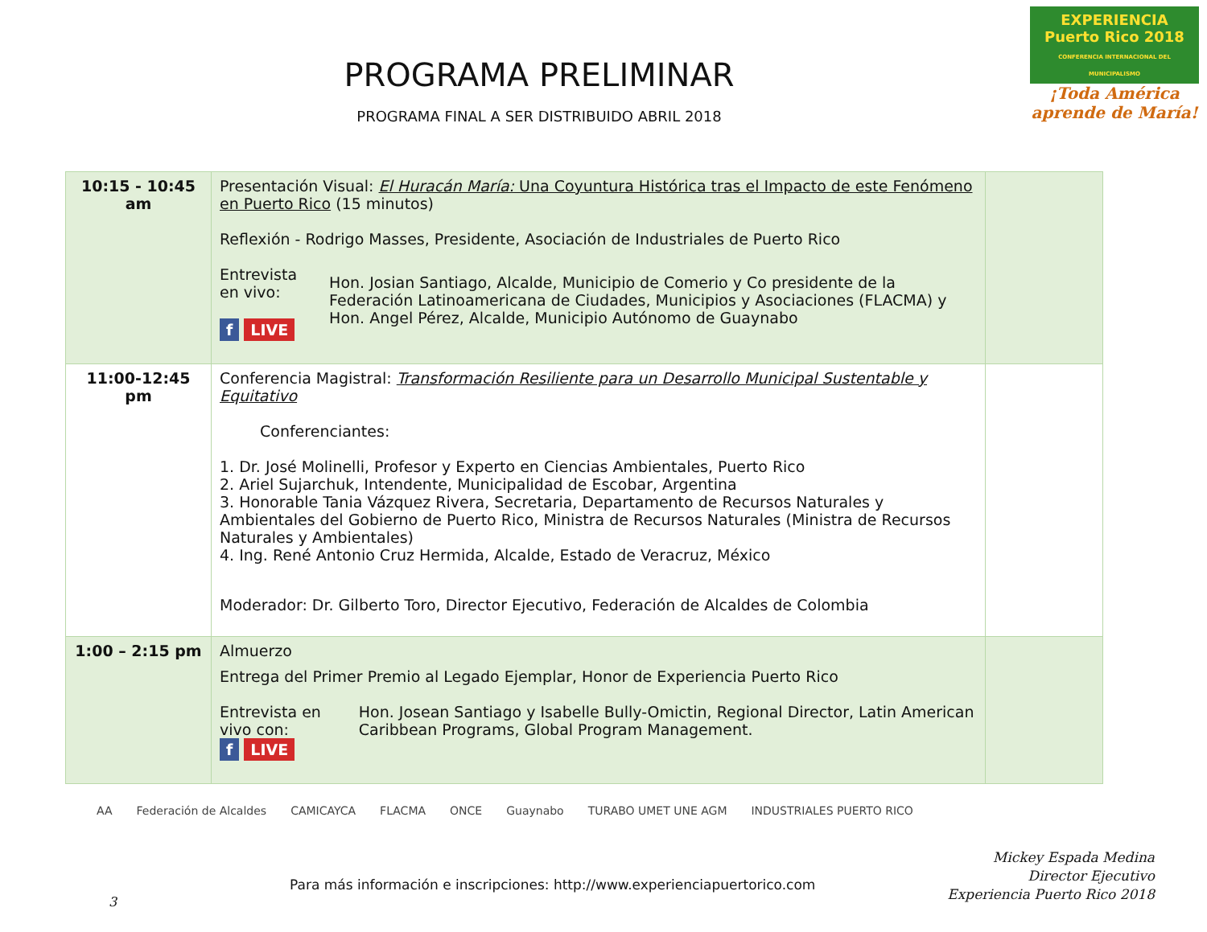PROGRAMA PRELIMINAR
PROGRAMA FINAL A SER DISTRIBUIDO ABRIL 2018
EXPERIENCIA
Puerto Rico 2018
CONFERENCIA INTERNACIONAL DEL MUNICIPALISMO
¡Toda América aprende de María!
| 10:15 - 10:45 am | Presentación Visual: El Huracán María: Una Coyuntura Histórica tras el Impacto de este Fenómeno en Puerto Rico (15 minutos) Reflexión - Rodrigo Masses, Presidente, Asociación de Industriales de Puerto Rico Entrevista en vivo: f LIVE Hon. Josian Santiago, Alcalde, Municipio de Comerio y Co presidente de la Federación Latinoamericana de Ciudades, Municipios y Asociaciones (FLACMA) y Hon. Angel Pérez, Alcalde, Municipio Autónomo de Guaynabo | |
| 11:00-12:45 pm | Conferencia Magistral: Transformación Resiliente para un Desarrollo Municipal Sustentable y Equitativo Conferenciantes: 1. Dr. José Molinelli, Profesor y Experto en Ciencias Ambientales, Puerto Rico 2. Ariel Sujarchuk, Intendente, Municipalidad de Escobar, Argentina 3. Honorable Tania Vázquez Rivera, Secretaria, Departamento de Recursos Naturales y Ambientales del Gobierno de Puerto Rico, Ministra de Recursos Naturales (Ministra de Recursos Naturales y Ambientales) 4. Ing. René Antonio Cruz Hermida, Alcalde, Estado de Veracruz, México Moderador: Dr. Gilberto Toro, Director Ejecutivo, Federación de Alcaldes de Colombia | |
| 1:00 – 2:15 pm | Almuerzo Entrega del Primer Premio al Legado Ejemplar, Honor de Experiencia Puerto Rico Entrevista en vivo con: f LIVE Hon. Josean Santiago y Isabelle Bully-Omictin, Regional Director, Latin American Caribbean Programs, Global Program Management. | |
AA Federación de Alcaldes CAMICAYCA FLACMA ONCE Guaynabo TURABO UMET UNE AGM INDUSTRIALES PUERTO RICO
Mickey Espada Medina
Director Ejecutivo
Experiencia Puerto Rico 2018
Para más información e inscripciones: http://www.experienciapuertorico.com
3